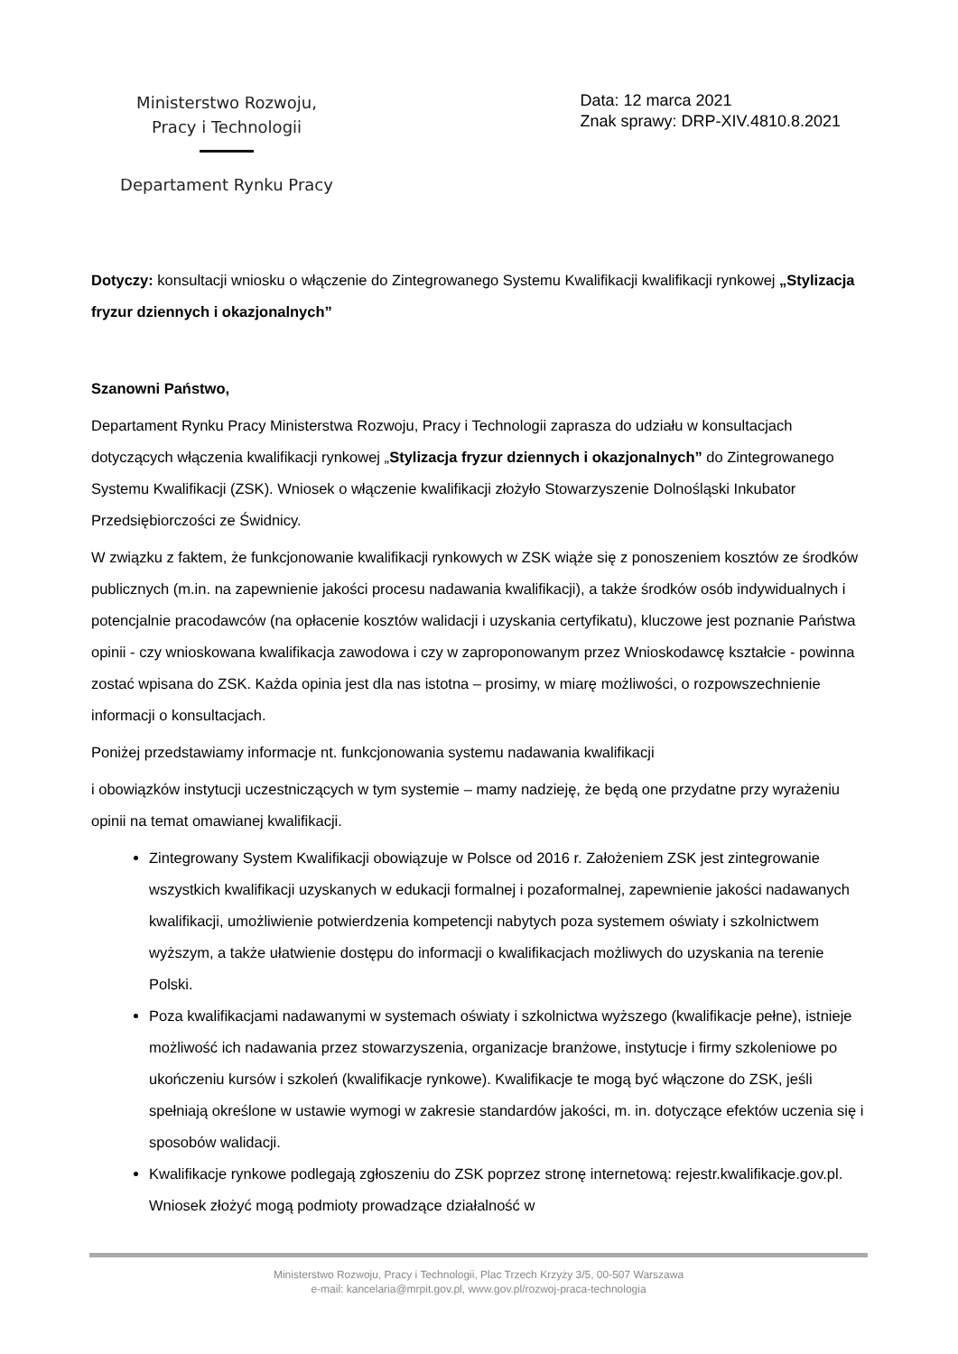Ministerstwo Rozwoju,
Pracy i Technologii
Departament Rynku Pracy
Data: 12 marca 2021
Znak sprawy: DRP-XIV.4810.8.2021
Dotyczy: konsultacji wniosku o włączenie do Zintegrowanego Systemu Kwalifikacji kwalifikacji rynkowej „Stylizacja fryzur dziennych i okazjonalnych”
Szanowni Państwo,
Departament Rynku Pracy Ministerstwa Rozwoju, Pracy i Technologii zaprasza do udziału w konsultacjach dotyczących włączenia kwalifikacji rynkowej „Stylizacja fryzur dziennych i okazjonalnych” do Zintegrowanego Systemu Kwalifikacji (ZSK). Wniosek o włączenie kwalifikacji złożyło Stowarzyszenie Dolnośląski Inkubator Przedsiębiorczości ze Świdnicy.
W związku z faktem, że funkcjonowanie kwalifikacji rynkowych w ZSK wiąże się z ponoszeniem kosztów ze środków publicznych (m.in. na zapewnienie jakości procesu nadawania kwalifikacji), a także środków osób indywidualnych i potencjalnie pracodawców (na opłacenie kosztów walidacji i uzyskania certyfikatu), kluczowe jest poznanie Państwa opinii - czy wnioskowana kwalifikacja zawodowa i czy w zaproponowanym przez Wnioskodawcę kształcie - powinna zostać wpisana do ZSK. Każda opinia jest dla nas istotna – prosimy, w miarę możliwości, o rozpowszechnienie informacji o konsultacjach.
Poniżej przedstawiamy informacje nt. funkcjonowania systemu nadawania kwalifikacji
i obowiązków instytucji uczestniczących w tym systemie – mamy nadzieję, że będą one przydatne przy wyrażeniu opinii na temat omawianej kwalifikacji.
Zintegrowany System Kwalifikacji obowiązuje w Polsce od 2016 r. Założeniem ZSK jest zintegrowanie wszystkich kwalifikacji uzyskanych w edukacji formalnej i pozaformalnej, zapewnienie jakości nadawanych kwalifikacji, umożliwienie potwierdzenia kompetencji nabytych poza systemem oświaty i szkolnictwem wyższym, a także ułatwienie dostępu do informacji o kwalifikacjach możliwych do uzyskania na terenie Polski.
Poza kwalifikacjami nadawanymi w systemach oświaty i szkolnictwa wyższego (kwalifikacje pełne), istnieje możliwość ich nadawania przez stowarzyszenia, organizacje branżowe, instytucje i firmy szkoleniowe po ukończeniu kursów i szkoleń (kwalifikacje rynkowe). Kwalifikacje te mogą być włączone do ZSK, jeśli spełniają określone w ustawie wymogi w zakresie standardów jakości, m. in. dotyczące efektów uczenia się i sposobów walidacji.
Kwalifikacje rynkowe podlegają zgłoszeniu do ZSK poprzez stronę internetową: rejestr.kwalifikacje.gov.pl. Wniosek złożyć mogą podmioty prowadzące działalność w
Ministerstwo Rozwoju, Pracy i Technologii, Plac Trzech Krzyży 3/5, 00-507 Warszawa
e-mail: kancelaria@mrpit.gov.pl, www.gov.pl/rozwoj-praca-technologia